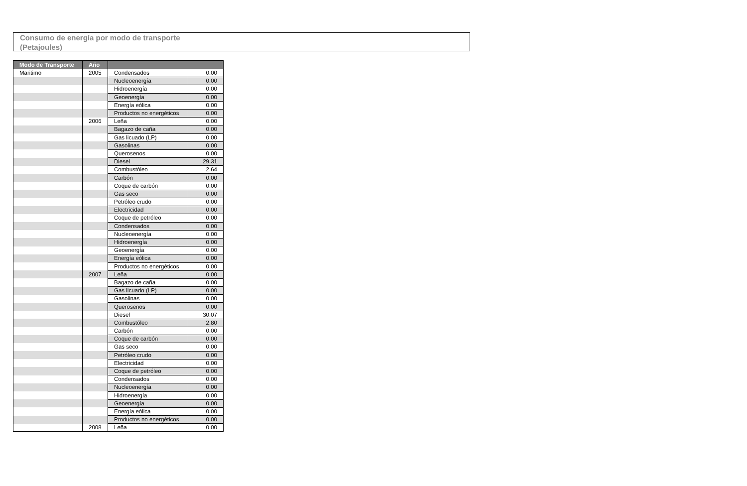Consumo de energía por modo de transporte
(Petajoules)
| Modo de Transporte | Año | | |
| --- | --- | --- | --- |
| Maritimo | 2005 | Condensados | 0.00 |
| | | Nucleoenergía | 0.00 |
| | | Hidroenergía | 0.00 |
| | | Geoenergía | 0.00 |
| | | Energía eólica | 0.00 |
| | | Productos no energéticos | 0.00 |
| | 2006 | Leña | 0.00 |
| | | Bagazo de caña | 0.00 |
| | | Gas licuado (LP) | 0.00 |
| | | Gasolinas | 0.00 |
| | | Querosenos | 0.00 |
| | | Diesel | 29.31 |
| | | Combustóleo | 2.64 |
| | | Carbón | 0.00 |
| | | Coque de carbón | 0.00 |
| | | Gas seco | 0.00 |
| | | Petróleo crudo | 0.00 |
| | | Electricidad | 0.00 |
| | | Coque de petróleo | 0.00 |
| | | Condensados | 0.00 |
| | | Nucleoenergía | 0.00 |
| | | Hidroenergía | 0.00 |
| | | Geoenergía | 0.00 |
| | | Energía eólica | 0.00 |
| | | Productos no energéticos | 0.00 |
| | 2007 | Leña | 0.00 |
| | | Bagazo de caña | 0.00 |
| | | Gas licuado (LP) | 0.00 |
| | | Gasolinas | 0.00 |
| | | Querosenos | 0.00 |
| | | Diesel | 30.07 |
| | | Combustóleo | 2.80 |
| | | Carbón | 0.00 |
| | | Coque de carbón | 0.00 |
| | | Gas seco | 0.00 |
| | | Petróleo crudo | 0.00 |
| | | Electricidad | 0.00 |
| | | Coque de petróleo | 0.00 |
| | | Condensados | 0.00 |
| | | Nucleoenergía | 0.00 |
| | | Hidroenergía | 0.00 |
| | | Geoenergía | 0.00 |
| | | Energía eólica | 0.00 |
| | | Productos no energéticos | 0.00 |
| | 2008 | Leña | 0.00 |